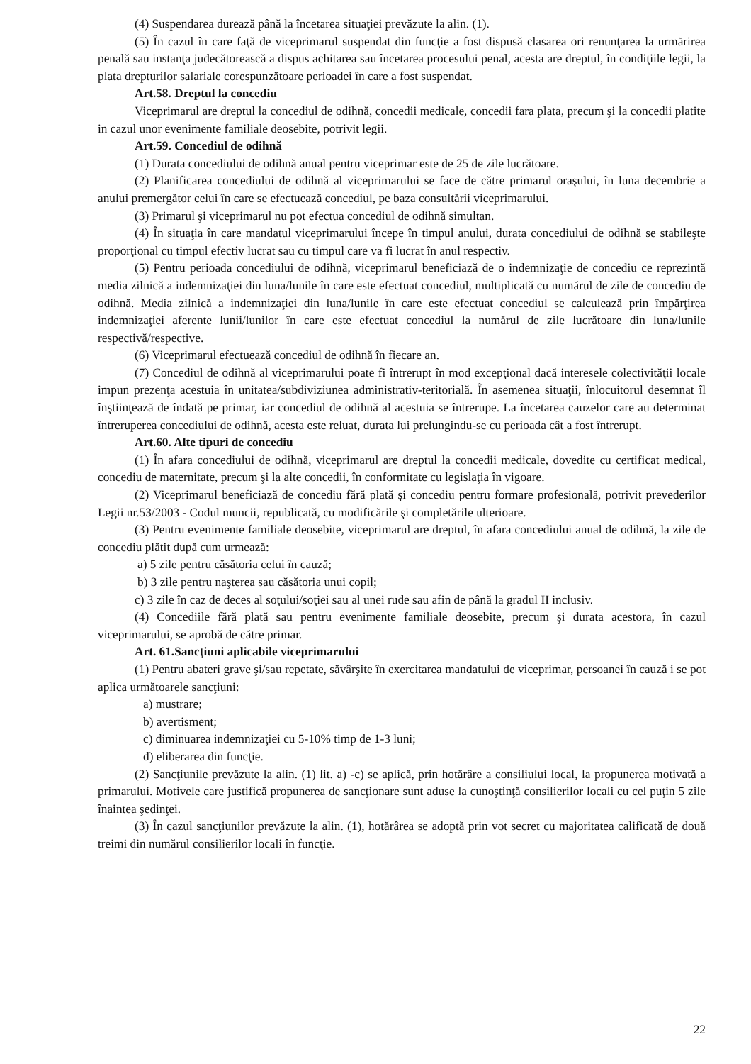(4) Suspendarea durează până la încetarea situaţiei prevăzute la alin. (1).
(5) În cazul în care faţă de viceprimarul suspendat din funcţie a fost dispusă clasarea ori renunţarea la urmărirea penală sau instanţa judecătorească a dispus achitarea sau încetarea procesului penal, acesta are dreptul, în condiţiile legii, la plata drepturilor salariale corespunzătoare perioadei în care a fost suspendat.
Art.58. Dreptul la concediu
Viceprimarul are dreptul la concediul de odihnă, concedii medicale, concedii fara plata, precum şi la concedii platite in cazul unor evenimente familiale deosebite, potrivit legii.
Art.59. Concediul de odihnă
(1) Durata concediului de odihnă anual pentru viceprimar este de 25 de zile lucrătoare.
(2) Planificarea concediului de odihnă al viceprimarului se face de către primarul oraşului, în luna decembrie a anului premergător celui în care se efectuează concediul, pe baza consultării viceprimarului.
(3) Primarul şi viceprimarul nu pot efectua concediul de odihnă simultan.
(4) În situaţia în care mandatul viceprimarului începe în timpul anului, durata concediului de odihnă se stabileşte proporţional cu timpul efectiv lucrat sau cu timpul care va fi lucrat în anul respectiv.
(5) Pentru perioada concediului de odihnă, viceprimarul beneficiază de o indemnizaţie de concediu ce reprezintă media zilnică a indemnizaţiei din luna/lunile în care este efectuat concediul, multiplicată cu numărul de zile de concediu de odihnă. Media zilnică a indemnizaţiei din luna/lunile în care este efectuat concediul se calculează prin împărţirea indemnizaţiei aferente lunii/lunilor în care este efectuat concediul la numărul de zile lucrătoare din luna/lunile respectivă/respective.
(6) Viceprimarul efectuează concediul de odihnă în fiecare an.
(7) Concediul de odihnă al viceprimarului poate fi întrerupt în mod excepţional dacă interesele colectivităţii locale impun prezenţa acestuia în unitatea/subdiviziunea administrativ-teritorială. În asemenea situaţii, înlocuitorul desemnat îl înştiinţează de îndată pe primar, iar concediul de odihnă al acestuia se întrerupe. La încetarea cauzelor care au determinat întreruperea concediului de odihnă, acesta este reluat, durata lui prelungindu-se cu perioada cât a fost întrerupt.
Art.60. Alte tipuri de concediu
(1) În afara concediului de odihnă, viceprimarul are dreptul la concedii medicale, dovedite cu certificat medical, concediu de maternitate, precum şi la alte concedii, în conformitate cu legislaţia în vigoare.
(2) Viceprimarul beneficiază de concediu fără plată şi concediu pentru formare profesională, potrivit prevederilor Legii nr.53/2003 - Codul muncii, republicată, cu modificările şi completările ulterioare.
(3) Pentru evenimente familiale deosebite, viceprimarul are dreptul, în afara concediului anual de odihnă, la zile de concediu plătit după cum urmează:
a) 5 zile pentru căsătoria celui în cauză;
b) 3 zile pentru naşterea sau căsătoria unui copil;
c) 3 zile în caz de deces al soţului/soţiei sau al unei rude sau afin de până la gradul II inclusiv.
(4) Concediile fără plată sau pentru evenimente familiale deosebite, precum şi durata acestora, în cazul viceprimarului, se aprobă de către primar.
Art. 61.Sancţiuni aplicabile viceprimarului
(1) Pentru abateri grave şi/sau repetate, săvârşite în exercitarea mandatului de viceprimar, persoanei în cauză i se pot aplica următoarele sancţiuni:
a) mustrare;
b) avertisment;
c) diminuarea indemnizaţiei cu 5-10% timp de 1-3 luni;
d) eliberarea din funcţie.
(2) Sancţiunile prevăzute la alin. (1) lit. a) -c) se aplică, prin hotărâre a consiliului local, la propunerea motivată a primarului. Motivele care justifică propunerea de sancţionare sunt aduse la cunoştinţă consilierilor locali cu cel puţin 5 zile înaintea şedinţei.
(3) În cazul sancţiunilor prevăzute la alin. (1), hotărârea se adoptă prin vot secret cu majoritatea calificată de două treimi din numărul consilierilor locali în funcţie.
22